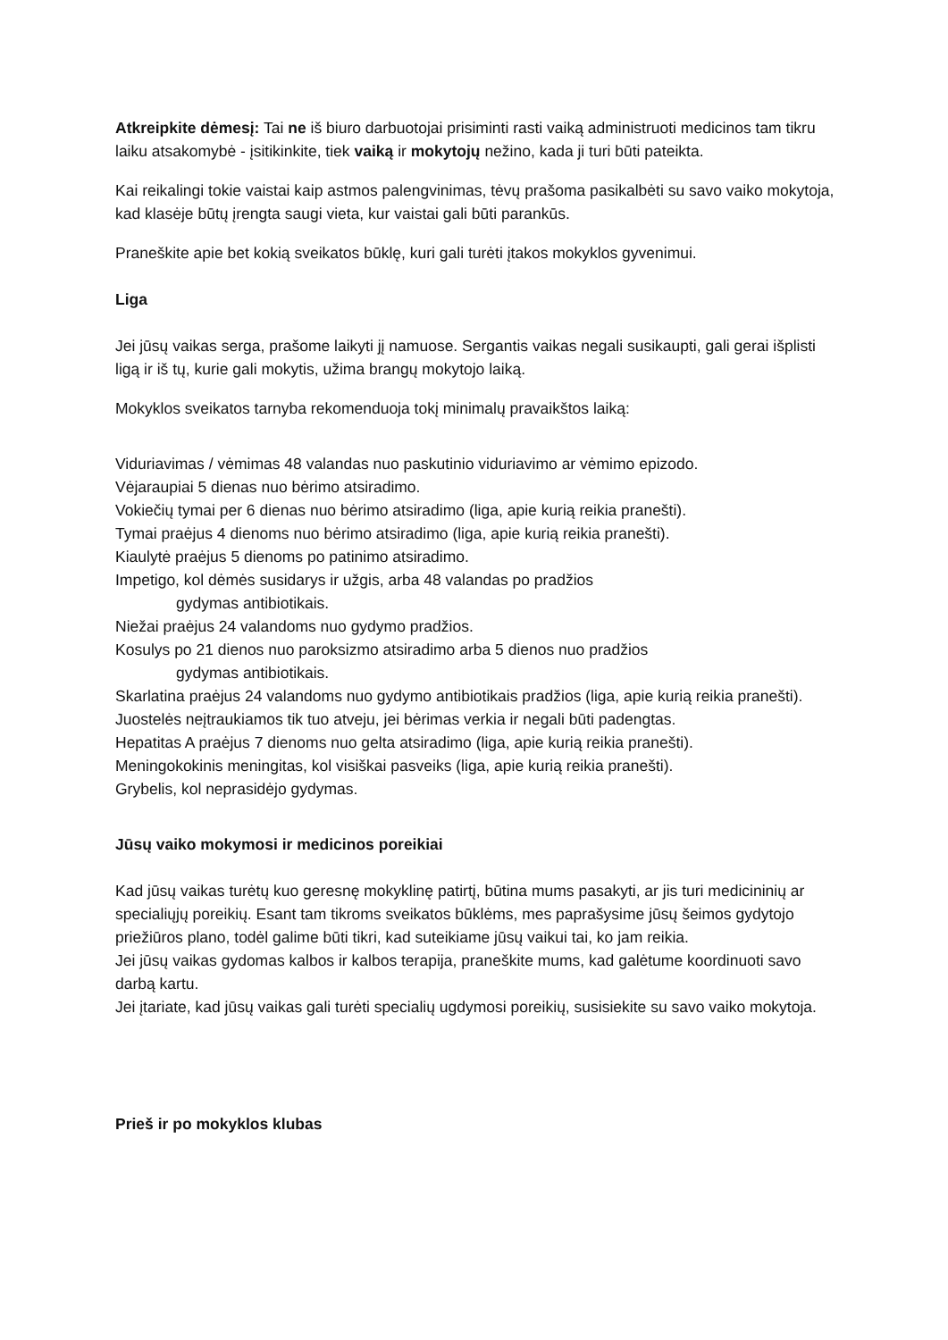Atkreipkite dėmesį: Tai ne iš biuro darbuotojai prisiminti rasti vaiką administruoti medicinos tam tikru laiku atsakomybė - įsitikinkite, tiek vaiką ir mokytojų nežino, kada ji turi būti pateikta.
Kai reikalingi tokie vaistai kaip astmos palengvinimas, tėvų prašoma pasikalbėti su savo vaiko mokytoja, kad klasėje būtų įrengta saugi vieta, kur vaistai gali būti parankūs.
Praneškite apie bet kokią sveikatos būklę, kuri gali turėti įtakos mokyklos gyvenimui.
Liga
Jei jūsų vaikas serga, prašome laikyti jį namuose. Sergantis vaikas negali susikaupti, gali gerai išplisti ligą ir iš tų, kurie gali mokytis, užima brangų mokytojo laiką.
Mokyklos sveikatos tarnyba rekomenduoja tokį minimalų pravaikštos laiką:
Viduriavimas / vėmimas 48 valandas nuo paskutinio viduriavimo ar vėmimo epizodo.
Vėjaraupiai 5 dienas nuo bėrimo atsiradimo.
Vokiečių tymai per 6 dienas nuo bėrimo atsiradimo (liga, apie kurią reikia pranešti).
Tymai praėjus 4 dienoms nuo bėrimo atsiradimo (liga, apie kurią reikia pranešti).
Kiaulytė praėjus 5 dienoms po patinimo atsiradimo.
Impetigo, kol dėmės susidarys ir užgis, arba 48 valandas po pradžios
gydymas antibiotikais.
Niežai praėjus 24 valandoms nuo gydymo pradžios.
Kosulys po 21 dienos nuo paroksizmo atsiradimo arba 5 dienos nuo pradžios
gydymas antibiotikais.
Skarlatina praėjus 24 valandoms nuo gydymo antibiotikais pradžios (liga, apie kurią reikia pranešti).
Juostelės neįtraukiamos tik tuo atveju, jei bėrimas verkia ir negali būti padengtas.
Hepatitas A praėjus 7 dienoms nuo gelta atsiradimo (liga, apie kurią reikia pranešti).
Meningokokinis meningitas, kol visiškai pasveiks (liga, apie kurią reikia pranešti).
Grybelis, kol neprasidėjo gydymas.
Jūsų vaiko mokymosi ir medicinos poreikiai
Kad jūsų vaikas turėtų kuo geresnę mokyklinę patirtį, būtina mums pasakyti, ar jis turi medicininių ar specialiųjų poreikių. Esant tam tikroms sveikatos būklėms, mes paprašysime jūsų šeimos gydytojo priežiūros plano, todėl galime būti tikri, kad suteikiame jūsų vaikui tai, ko jam reikia.
Jei jūsų vaikas gydomas kalbos ir kalbos terapija, praneškite mums, kad galėtume koordinuoti savo darbą kartu.
Jei įtariate, kad jūsų vaikas gali turėti specialių ugdymosi poreikių, susisiekite su savo vaiko mokytoja.
Prieš ir po mokyklos klubas